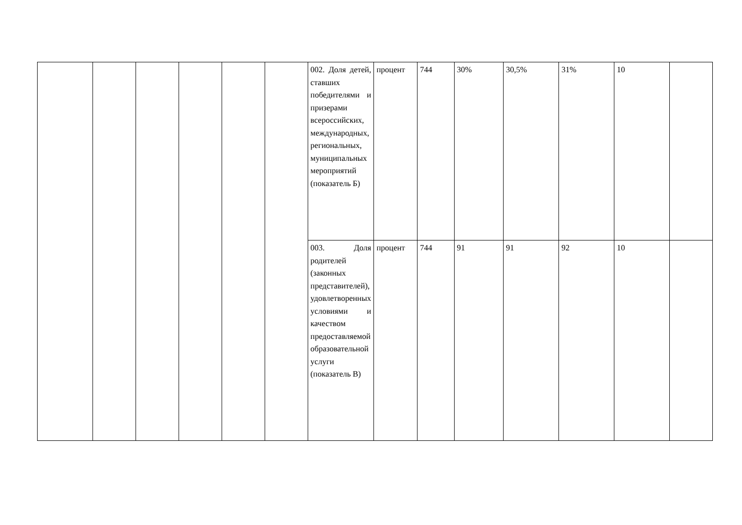| | | | | | | 002. Доля детей, ставших победителями и призерами всероссийских, международных, региональных, муниципальных мероприятий (показатель Б) | процент | 744 | 30% | 30,5% | 31% | 10 | |
| | | | | | | 003. Доля родителей (законных представителей), удовлетворенных условиями и качеством предоставляемой образовательной услуги (показатель В) | процент | 744 | 91 | 91 | 92 | 10 | |